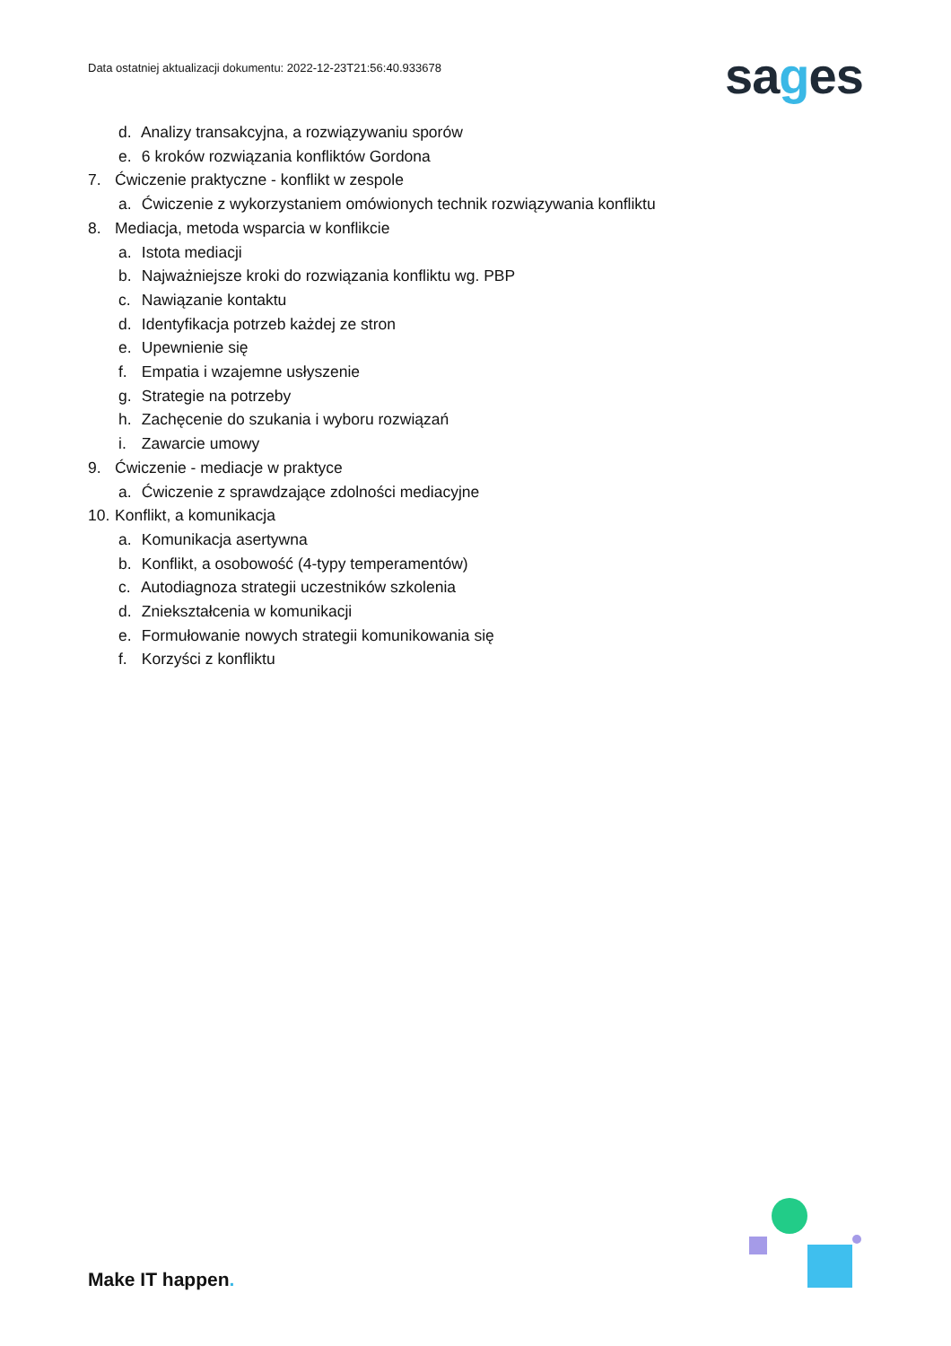Data ostatniej aktualizacji dokumentu: 2022-12-23T21:56:40.933678
sages
d. Analizy transakcyjna, a rozwiązywaniu sporów
e. 6 kroków rozwiązania konfliktów Gordona
7. Ćwiczenie praktyczne - konflikt w zespole
a. Ćwiczenie z wykorzystaniem omówionych technik rozwiązywania konfliktu
8. Mediacja, metoda wsparcia w konflikcie
a. Istota mediacji
b. Najważniejsze kroki do rozwiązania konfliktu wg. PBP
c. Nawiązanie kontaktu
d. Identyfikacja potrzeb każdej ze stron
e. Upewnienie się
f. Empatia i wzajemne usłyszenie
g. Strategie na potrzeby
h. Zachęcenie do szukania i wyboru rozwiązań
i. Zawarcie umowy
9. Ćwiczenie - mediacje w praktyce
a. Ćwiczenie z sprawdzające zdolności mediacyjne
10. Konflikt, a komunikacja
a. Komunikacja asertywna
b. Konflikt, a osobowość (4-typy temperamentów)
c. Autodiagnoza strategii uczestników szkolenia
d. Zniekształcenia w komunikacji
e. Formułowanie nowych strategii komunikowania się
f. Korzyści z konfliktu
Make IT happen.